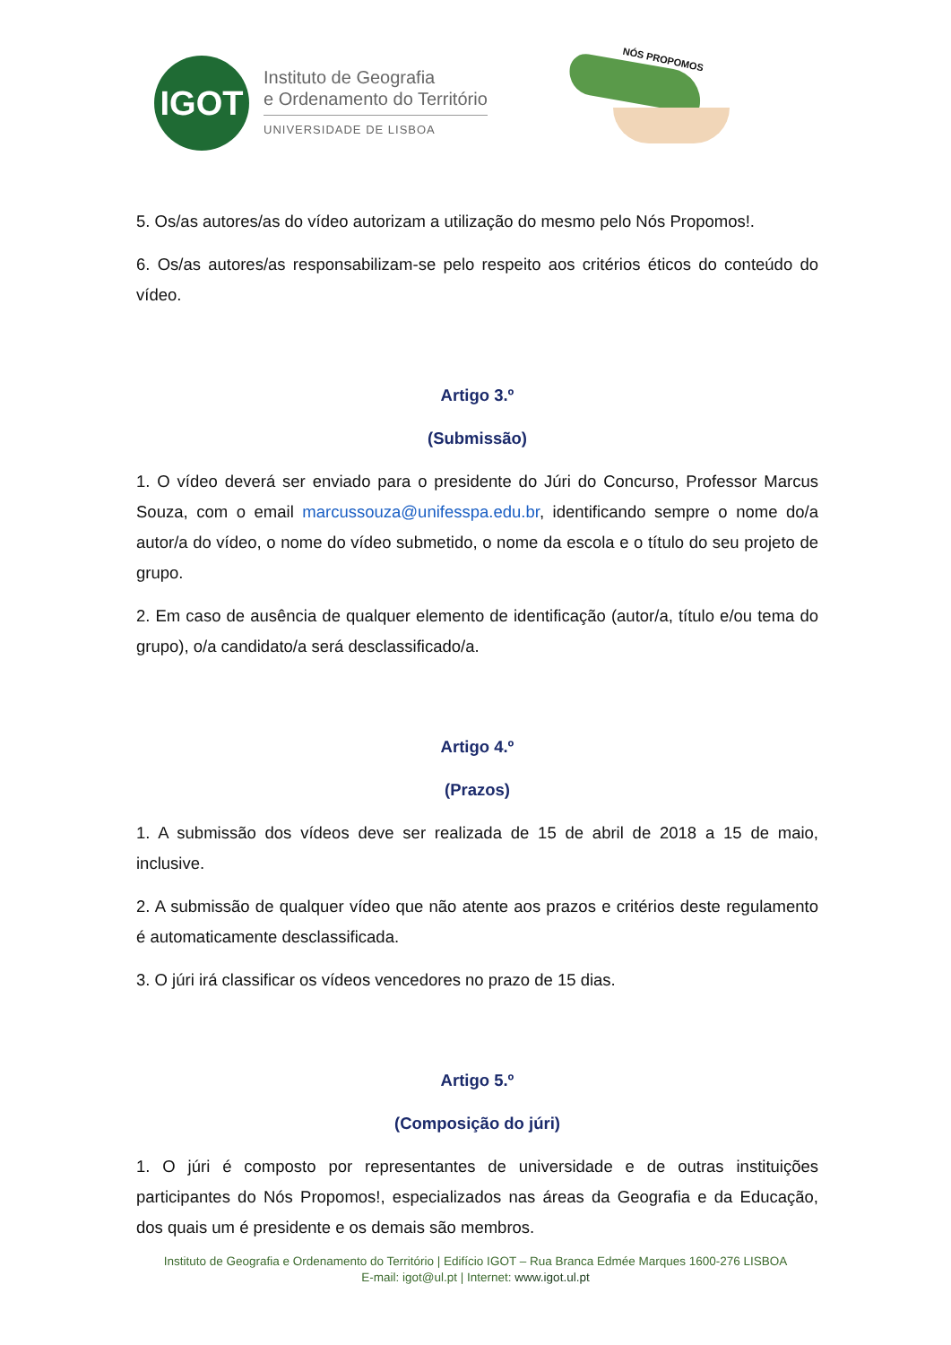IGOT
Instituto de Geografia
e Ordenamento do Território
UNIVERSIDADE DE LISBOA
NÓS PROPOMOS
5. Os/as autores/as do vídeo autorizam a utilização do mesmo pelo Nós Propomos!.
6. Os/as autores/as responsabilizam-se pelo respeito aos critérios éticos do conteúdo do vídeo.
Artigo 3.º
(Submissão)
1. O vídeo deverá ser enviado para o presidente do Júri do Concurso, Professor Marcus Souza, com o email marcussouza@unifesspa.edu.br, identificando sempre o nome do/a autor/a do vídeo, o nome do vídeo submetido, o nome da escola e o título do seu projeto de grupo.
2. Em caso de ausência de qualquer elemento de identificação (autor/a, título e/ou tema do grupo), o/a candidato/a será desclassificado/a.
Artigo 4.º
(Prazos)
1. A submissão dos vídeos deve ser realizada de 15 de abril de 2018 a 15 de maio, inclusive.
2. A submissão de qualquer vídeo que não atente aos prazos e critérios deste regulamento é automaticamente desclassificada.
3. O júri irá classificar os vídeos vencedores no prazo de 15 dias.
Artigo 5.º
(Composição do júri)
1. O júri é composto por representantes de universidade e de outras instituições participantes do Nós Propomos!, especializados nas áreas da Geografia e da Educação, dos quais um é presidente e os demais são membros.
Instituto de Geografia e Ordenamento do Território | Edifício IGOT – Rua Branca Edmée Marques 1600-276 LISBOA
E-mail: igot@ul.pt | Internet: www.igot.ul.pt